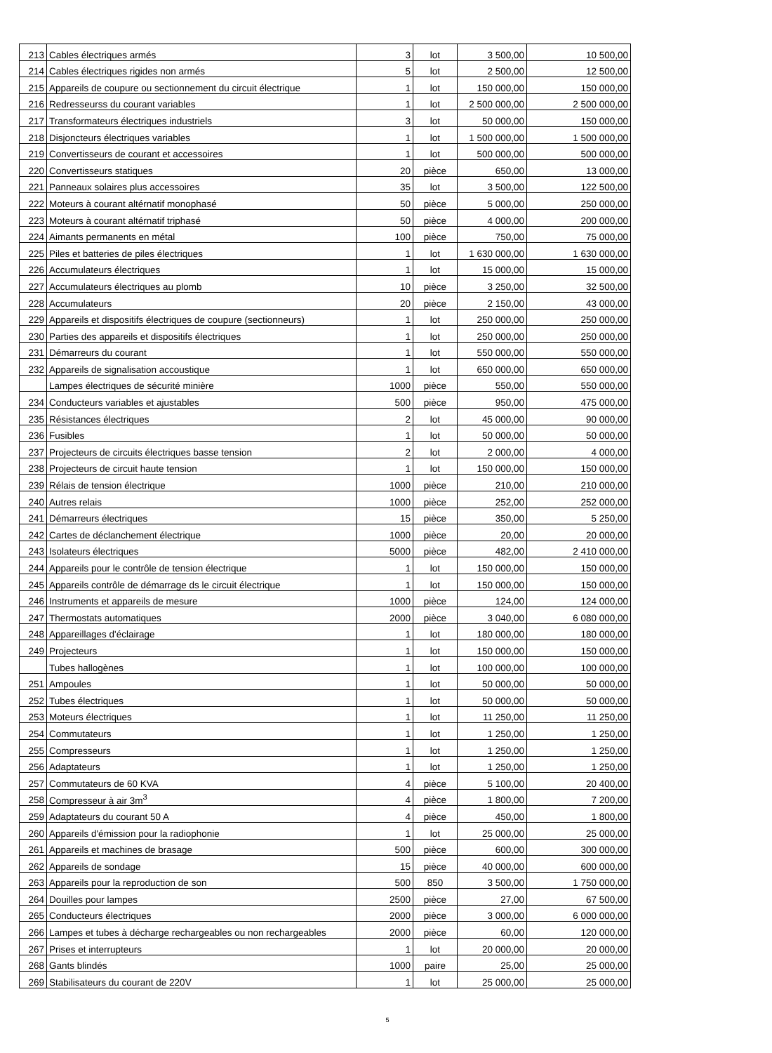| 213 | Cables électriques armés | 3 | lot | 3 500,00 | 10 500,00 |
| 214 | Cables électriques rigides non armés | 5 | lot | 2 500,00 | 12 500,00 |
| 215 | Appareils de coupure ou sectionnement du circuit électrique | 1 | lot | 150 000,00 | 150 000,00 |
| 216 | Redresseurss du courant variables | 1 | lot | 2 500 000,00 | 2 500 000,00 |
| 217 | Transformateurs électriques industriels | 3 | lot | 50 000,00 | 150 000,00 |
| 218 | Disjoncteurs électriques variables | 1 | lot | 1 500 000,00 | 1 500 000,00 |
| 219 | Convertisseurs de courant et accessoires | 1 | lot | 500 000,00 | 500 000,00 |
| 220 | Convertisseurs statiques | 20 | pièce | 650,00 | 13 000,00 |
| 221 | Panneaux solaires plus accessoires | 35 | lot | 3 500,00 | 122 500,00 |
| 222 | Moteurs à courant altérnatif monophasé | 50 | pièce | 5 000,00 | 250 000,00 |
| 223 | Moteurs à courant altérnatif triphasé | 50 | pièce | 4 000,00 | 200 000,00 |
| 224 | Aimants permanents en métal | 100 | pièce | 750,00 | 75 000,00 |
| 225 | Piles et batteries de piles électriques | 1 | lot | 1 630 000,00 | 1 630 000,00 |
| 226 | Accumulateurs électriques | 1 | lot | 15 000,00 | 15 000,00 |
| 227 | Accumulateurs électriques au plomb | 10 | pièce | 3 250,00 | 32 500,00 |
| 228 | Accumulateurs | 20 | pièce | 2 150,00 | 43 000,00 |
| 229 | Appareils et dispositifs électriques de coupure (sectionneurs) | 1 | lot | 250 000,00 | 250 000,00 |
| 230 | Parties des appareils et dispositifs électriques | 1 | lot | 250 000,00 | 250 000,00 |
| 231 | Démarreurs du courant | 1 | lot | 550 000,00 | 550 000,00 |
| 232 | Appareils de signalisation accoustique | 1 | lot | 650 000,00 | 650 000,00 |
| | Lampes électriques de sécurité minière | 1000 | pièce | 550,00 | 550 000,00 |
| 234 | Conducteurs variables et ajustables | 500 | pièce | 950,00 | 475 000,00 |
| 235 | Résistances électriques | 2 | lot | 45 000,00 | 90 000,00 |
| 236 | Fusibles | 1 | lot | 50 000,00 | 50 000,00 |
| 237 | Projecteurs de circuits électriques basse tension | 2 | lot | 2 000,00 | 4 000,00 |
| 238 | Projecteurs de circuit haute tension | 1 | lot | 150 000,00 | 150 000,00 |
| 239 | Rélais de tension électrique | 1000 | pièce | 210,00 | 210 000,00 |
| 240 | Autres relais | 1000 | pièce | 252,00 | 252 000,00 |
| 241 | Démarreurs électriques | 15 | pièce | 350,00 | 5 250,00 |
| 242 | Cartes de déclanchement électrique | 1000 | pièce | 20,00 | 20 000,00 |
| 243 | Isolateurs électriques | 5000 | pièce | 482,00 | 2 410 000,00 |
| 244 | Appareils pour le contrôle de tension électrique | 1 | lot | 150 000,00 | 150 000,00 |
| 245 | Appareils contrôle de démarrage ds le circuit électrique | 1 | lot | 150 000,00 | 150 000,00 |
| 246 | Instruments et appareils de mesure | 1000 | pièce | 124,00 | 124 000,00 |
| 247 | Thermostats automatiques | 2000 | pièce | 3 040,00 | 6 080 000,00 |
| 248 | Appareillages d'éclairage | 1 | lot | 180 000,00 | 180 000,00 |
| 249 | Projecteurs | 1 | lot | 150 000,00 | 150 000,00 |
| | Tubes hallogènes | 1 | lot | 100 000,00 | 100 000,00 |
| 251 | Ampoules | 1 | lot | 50 000,00 | 50 000,00 |
| 252 | Tubes électriques | 1 | lot | 50 000,00 | 50 000,00 |
| 253 | Moteurs électriques | 1 | lot | 11 250,00 | 11 250,00 |
| 254 | Commutateurs | 1 | lot | 1 250,00 | 1 250,00 |
| 255 | Compresseurs | 1 | lot | 1 250,00 | 1 250,00 |
| 256 | Adaptateurs | 1 | lot | 1 250,00 | 1 250,00 |
| 257 | Commutateurs de 60 KVA | 4 | pièce | 5 100,00 | 20 400,00 |
| 258 | Compresseur à air 3m<sup>3</sup> | 4 | pièce | 1 800,00 | 7 200,00 |
| 259 | Adaptateurs du courant 50 A | 4 | pièce | 450,00 | 1 800,00 |
| 260 | Appareils d'émission pour la radiophonie | 1 | lot | 25 000,00 | 25 000,00 |
| 261 | Appareils et machines de brasage | 500 | pièce | 600,00 | 300 000,00 |
| 262 | Appareils de sondage | 15 | pièce | 40 000,00 | 600 000,00 |
| 263 | Appareils pour la reproduction de son | 500 | 850 | 3 500,00 | 1 750 000,00 |
| 264 | Douilles pour lampes | 2500 | pièce | 27,00 | 67 500,00 |
| 265 | Conducteurs électriques | 2000 | pièce | 3 000,00 | 6 000 000,00 |
| 266 | Lampes et tubes à décharge rechargeables ou non rechargeables | 2000 | pièce | 60,00 | 120 000,00 |
| 267 | Prises et interrupteurs | 1 | lot | 20 000,00 | 20 000,00 |
| 268 | Gants blindés | 1000 | paire | 25,00 | 25 000,00 |
| 269 | Stabilisateurs du courant de 220V | 1 | lot | 25 000,00 | 25 000,00 |
5